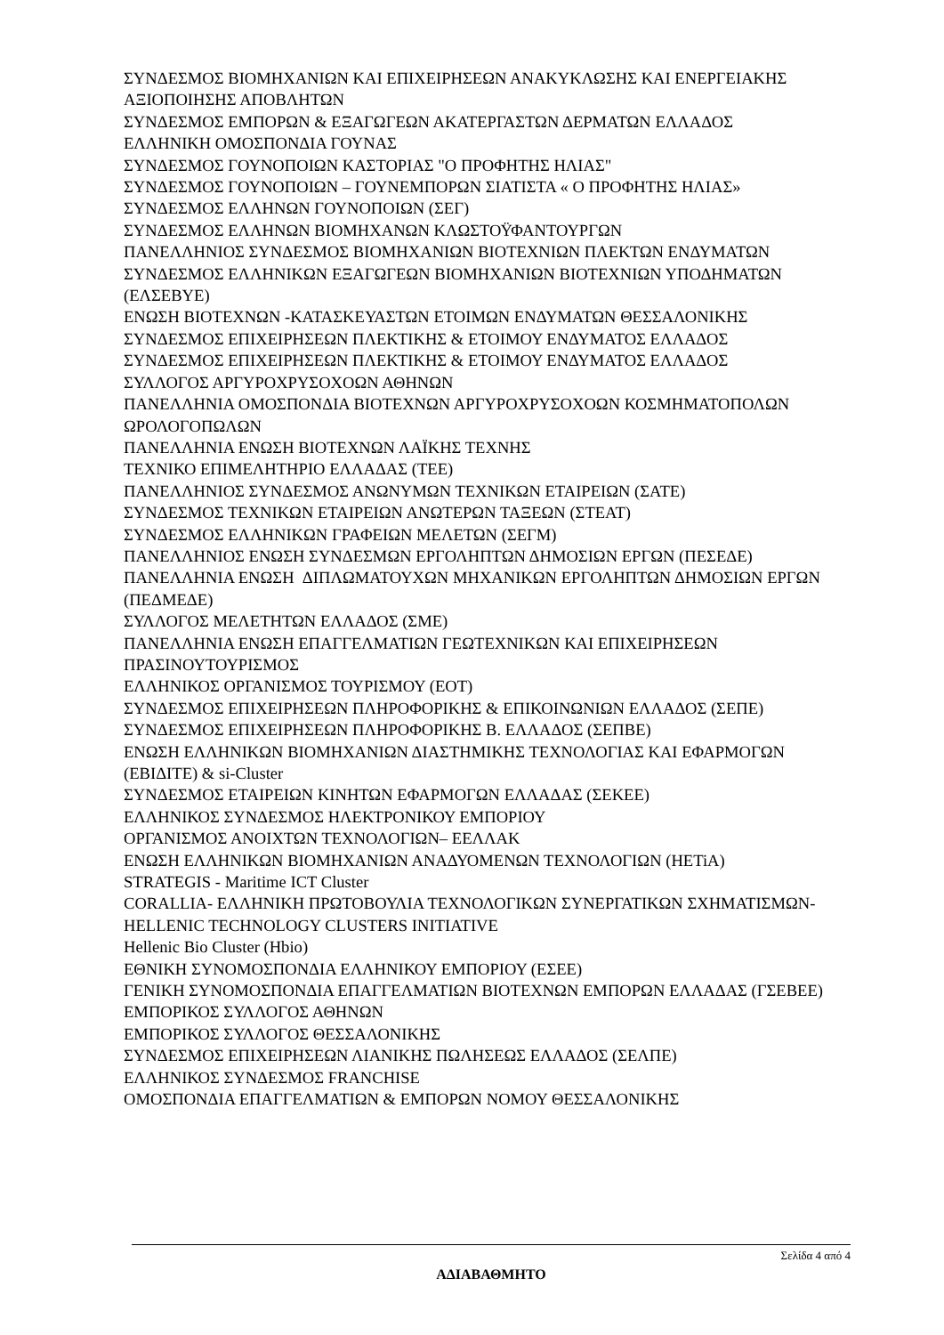ΣΥΝΔΕΣΜΟΣ ΒΙΟΜΗΧΑΝΙΩΝ ΚΑΙ ΕΠΙΧΕΙΡΗΣΕΩΝ ΑΝΑΚΥΚΛΩΣΗΣ ΚΑΙ ΕΝΕΡΓΕΙΑΚΗΣ ΑΞΙΟΠΟΙΗΣΗΣ ΑΠΟΒΛΗΤΩΝ
ΣΥΝΔΕΣΜΟΣ ΕΜΠΟΡΩΝ & ΕΞΑΓΩΓΕΩΝ ΑΚΑΤΕΡΓΑΣΤΩΝ ΔΕΡΜΑΤΩΝ ΕΛΛΑΔΟΣ
ΕΛΛΗΝΙΚΗ ΟΜΟΣΠΟΝΔΙΑ ΓΟΥΝΑΣ
ΣΥΝΔΕΣΜΟΣ ΓΟΥΝΟΠΟΙΩΝ ΚΑΣΤΟΡΙΑΣ "Ο ΠΡΟΦΗΤΗΣ ΗΛΙΑΣ"
ΣΥΝΔΕΣΜΟΣ ΓΟΥΝΟΠΟΙΩΝ – ΓΟΥΝΕΜΠΟΡΩΝ ΣΙΑΤΙΣΤΑ « Ο ΠΡΟΦΗΤΗΣ ΗΛΙΑΣ»
ΣΥΝΔΕΣΜΟΣ ΕΛΛΗΝΩΝ ΓΟΥΝΟΠΟΙΩΝ (ΣΕΓ)
ΣΥΝΔΕΣΜΟΣ ΕΛΛΗΝΩΝ ΒΙΟΜΗΧΑΝΩΝ ΚΛΩΣΤΟΫΦΑΝΤΟΥΡΓΩΝ
ΠΑΝΕΛΛΗΝΙΟΣ ΣΥΝΔΕΣΜΟΣ ΒΙΟΜΗΧΑΝΙΩΝ ΒΙΟΤΕΧΝΙΩΝ ΠΛΕΚΤΩΝ ΕΝΔΥΜΑΤΩΝ
ΣΥΝΔΕΣΜΟΣ ΕΛΛΗΝΙΚΩΝ ΕΞΑΓΩΓΕΩΝ ΒΙΟΜΗΧΑΝΙΩΝ ΒΙΟΤΕΧΝΙΩΝ ΥΠΟΔΗΜΑΤΩΝ (ΕΛΣΕΒΥΕ)
ΕΝΩΣΗ ΒΙΟΤΕΧΝΩΝ -ΚΑΤΑΣΚΕΥΑΣΤΩΝ ΕΤΟΙΜΩΝ ΕΝΔΥΜΑΤΩΝ ΘΕΣΣΑΛΟΝΙΚΗΣ
ΣΥΝΔΕΣΜΟΣ ΕΠΙΧΕΙΡΗΣΕΩΝ ΠΛΕΚΤΙΚΗΣ & ΕΤΟΙΜΟΥ ΕΝΔΥΜΑΤΟΣ ΕΛΛΑΔΟΣ
ΣΥΝΔΕΣΜΟΣ ΕΠΙΧΕΙΡΗΣΕΩΝ ΠΛΕΚΤΙΚΗΣ & ΕΤΟΙΜΟΥ ΕΝΔΥΜΑΤΟΣ ΕΛΛΑΔΟΣ
ΣΥΛΛΟΓΟΣ ΑΡΓΥΡΟΧΡΥΣΟΧΟΩΝ ΑΘΗΝΩΝ
ΠΑΝΕΛΛΗΝΙΑ ΟΜΟΣΠΟΝΔΙΑ ΒΙΟΤΕΧΝΩΝ ΑΡΓΥΡΟΧΡΥΣΟΧΟΩΝ ΚΟΣΜΗΜΑΤΟΠΟΛΩΝ ΩΡΟΛΟΓΟΠΩΛΩΝ
ΠΑΝΕΛΛΗΝΙΑ ΕΝΩΣΗ ΒΙΟΤΕΧΝΩΝ ΛΑΪΚΗΣ ΤΕΧΝΗΣ
ΤΕΧΝΙΚΟ ΕΠΙΜΕΛΗΤΗΡΙΟ ΕΛΛΑΔΑΣ (ΤΕΕ)
ΠΑΝΕΛΛΗΝΙΟΣ ΣΥΝΔΕΣΜΟΣ ΑΝΩΝΥΜΩΝ ΤΕΧΝΙΚΩΝ ΕΤΑΙΡΕΙΩΝ (ΣΑΤΕ)
ΣΥΝΔΕΣΜΟΣ ΤΕΧΝΙΚΩΝ ΕΤΑΙΡΕΙΩΝ ΑΝΩΤΕΡΩΝ ΤΑΞΕΩΝ (ΣΤΕΑΤ)
ΣΥΝΔΕΣΜΟΣ ΕΛΛΗΝΙΚΩΝ ΓΡΑΦΕΙΩΝ ΜΕΛΕΤΩΝ (ΣΕΓΜ)
ΠΑΝΕΛΛΗΝΙΟΣ ΕΝΩΣΗ ΣΥΝΔΕΣΜΩΝ ΕΡΓΟΛΗΠΤΩΝ ΔΗΜΟΣΙΩΝ ΕΡΓΩΝ (ΠΕΣΕΔΕ)
ΠΑΝΕΛΛΗΝΙΑ ΕΝΩΣΗ ΔΙΠΛΩΜΑΤΟΥΧΩΝ ΜΗΧΑΝΙΚΩΝ ΕΡΓΟΛΗΠΤΩΝ ΔΗΜΟΣΙΩΝ ΕΡΓΩΝ (ΠΕΔΜΕΔΕ)
ΣΥΛΛΟΓΟΣ ΜΕΛΕΤΗΤΩΝ ΕΛΛΑΔΟΣ (ΣΜΕ)
ΠΑΝΕΛΛΗΝΙΑ ΕΝΩΣΗ ΕΠΑΓΓΕΛΜΑΤΙΩΝ ΓΕΩΤΕΧΝΙΚΩΝ ΚΑΙ ΕΠΙΧΕΙΡΗΣΕΩΝ ΠΡΑΣΙΝΟΥΤΟΥΡΙΣΜΟΣ
ΕΛΛΗΝΙΚΟΣ ΟΡΓΑΝΙΣΜΟΣ ΤΟΥΡΙΣΜΟΥ (ΕΟΤ)
ΣΥΝΔΕΣΜΟΣ ΕΠΙΧΕΙΡΗΣΕΩΝ ΠΛΗΡΟΦΟΡΙΚΗΣ & ΕΠΙΚΟΙΝΩΝΙΩΝ ΕΛΛΑΔΟΣ (ΣΕΠΕ)
ΣΥΝΔΕΣΜΟΣ ΕΠΙΧΕΙΡΗΣΕΩΝ ΠΛΗΡΟΦΟΡΙΚΗΣ Β. ΕΛΛΑΔΟΣ (ΣΕΠΒΕ)
ΕΝΩΣΗ ΕΛΛΗΝΙΚΩΝ ΒΙΟΜΗΧΑΝΙΩΝ ΔΙΑΣΤΗΜΙΚΗΣ ΤΕΧΝΟΛΟΓΙΑΣ ΚΑΙ ΕΦΑΡΜΟΓΩΝ (ΕΒΙΔΙΤΕ) & si-Cluster
ΣΥΝΔΕΣΜΟΣ ΕΤΑΙΡΕΙΩΝ ΚΙΝΗΤΩΝ ΕΦΑΡΜΟΓΩΝ ΕΛΛΑΔΑΣ (ΣΕΚΕΕ)
ΕΛΛΗΝΙΚΟΣ ΣΥΝΔΕΣΜΟΣ ΗΛΕΚΤΡΟΝΙΚΟΥ ΕΜΠΟΡΙΟΥ
ΟΡΓΑΝΙΣΜΟΣ ΑΝΟΙΧΤΩΝ ΤΕΧΝΟΛΟΓΙΩΝ– ΕΕΛΛΑΚ
ΕΝΩΣΗ ΕΛΛΗΝΙΚΩΝ ΒΙΟΜΗΧΑΝΙΩΝ ΑΝΑΔΥΟΜΕΝΩΝ ΤΕΧΝΟΛΟΓΙΩΝ (HETiA)
STRATEGIS - Maritime ICT Cluster
CORALLIA- ΕΛΛΗΝΙΚΗ ΠΡΩΤΟΒΟΥΛΙΑ ΤΕΧΝΟΛΟΓΙΚΩΝ ΣΥΝΕΡΓΑΤΙΚΩΝ ΣΧΗΜΑΤΙΣΜΩΝ-HELLENIC TECHNOLOGY CLUSTERS INITIATIVE
Hellenic Bio Cluster (Hbio)
ΕΘΝΙΚΗ ΣΥΝΟΜΟΣΠΟΝΔΙΑ ΕΛΛΗΝΙΚΟΥ ΕΜΠΟΡΙΟΥ (ΕΣΕΕ)
ΓΕΝΙΚΗ ΣΥΝΟΜΟΣΠΟΝΔΙΑ ΕΠΑΓΓΕΛΜΑΤΙΩΝ ΒΙΟΤΕΧΝΩΝ ΕΜΠΟΡΩΝ ΕΛΛΑΔΑΣ (ΓΣΕΒΕΕ)
ΕΜΠΟΡΙΚΟΣ ΣΥΛΛΟΓΟΣ ΑΘΗΝΩΝ
ΕΜΠΟΡΙΚΟΣ ΣΥΛΛΟΓΟΣ ΘΕΣΣΑΛΟΝΙΚΗΣ
ΣΥΝΔΕΣΜΟΣ ΕΠΙΧΕΙΡΗΣΕΩΝ ΛΙΑΝΙΚΗΣ ΠΩΛΗΣΕΩΣ ΕΛΛΑΔΟΣ (ΣΕΛΠΕ)
ΕΛΛΗΝΙΚΟΣ ΣΥΝΔΕΣΜΟΣ FRANCHISE
ΟΜΟΣΠΟΝΔΙΑ ΕΠΑΓΓΕΛΜΑΤΙΩΝ & ΕΜΠΟΡΩΝ ΝΟΜΟΥ ΘΕΣΣΑΛΟΝΙΚΗΣ
Σελίδα 4 από 4
ΑΔΙΑΒΑΘΜΗΤΟ